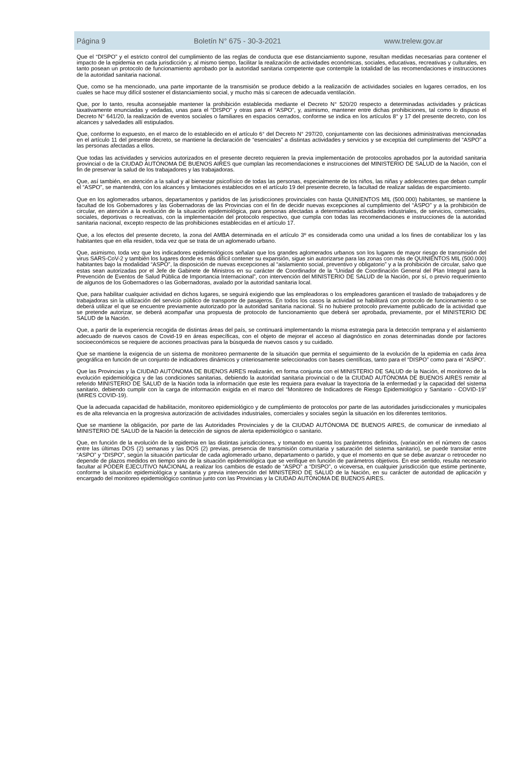Página 9 Boletín N° 675 - 30-3-2021 www.trelew.gov.ar
Que el “DISPO” y el estricto control del cumplimiento de las reglas de conducta que ese distanciamiento supone, resultan medidas necesarias para contener el impacto de la epidemia en cada jurisdicción y, al mismo tiempo, facilitar la realización de actividades económicas, sociales, educativas, recreativas y culturales, en tanto posean un protocolo de funcionamiento aprobado por la autoridad sanitaria competente que contemple la totalidad de las recomendaciones e instrucciones de la autoridad sanitaria nacional.
Que, como se ha mencionado, una parte importante de la transmisión se produce debido a la realización de actividades sociales en lugares cerrados, en los cuales se hace muy difícil sostener el distanciamiento social, y mucho más si carecen de adecuada ventilación.
Que, por lo tanto, resulta aconsejable mantener la prohibición establecida mediante el Decreto N° 520/20 respecto a determinadas actividades y prácticas taxativamente enunciadas y vedadas, unas para el “DISPO” y otras para el “ASPO”, y, asimismo, mantener entre dichas prohibiciones, tal como lo dispuso el Decreto N° 641/20, la realización de eventos sociales o familiares en espacios cerrados, conforme se indica en los artículos 8° y 17 del presente decreto, con los alcances y salvedades allí estipulados.
Que, conforme lo expuesto, en el marco de lo establecido en el artículo 6° del Decreto N° 297/20, conjuntamente con las decisiones administrativas mencionadas en el artículo 11 del presente decreto, se mantiene la declaración de “esenciales” a distintas actividades y servicios y se exceptúa del cumplimiento del “ASPO” a las personas afectadas a ellos.
Que todas las actividades y servicios autorizados en el presente decreto requieren la previa implementación de protocolos aprobados por la autoridad sanitaria provincial o de la CIUDAD AUTÓNOMA DE BUENOS AIRES que cumplan las recomendaciones e instrucciones del MINISTERIO DE SALUD de la Nación, con el fin de preservar la salud de los trabajadores y las trabajadoras.
Que, así también, en atención a la salud y al bienestar psicofísico de todas las personas, especialmente de los niños, las niñas y adolescentes que deban cumplir el “ASPO”, se mantendrá, con los alcances y limitaciones establecidos en el artículo 19 del presente decreto, la facultad de realizar salidas de esparcimiento.
Que en los aglomerados urbanos, departamentos y partidos de las jurisdicciones provinciales con hasta QUINIENTOS MIL (500.000) habitantes, se mantiene la facultad de los Gobernadores y las Gobernadoras de las Provincias con el fin de decidir nuevas excepciones al cumplimiento del “ASPO” y a la prohibición de circular, en atención a la evolución de la situación epidemiológica, para personas afectadas a determinadas actividades industriales, de servicios, comerciales, sociales, deportivas o recreativas, con la implementación del protocolo respectivo, que cumpla con todas las recomendaciones e instrucciones de la autoridad sanitaria nacional, excepto respecto de las prohibiciones establecidas en el artículo 17.
Que, a los efectos del presente decreto, la zona del AMBA determinada en el artículo 3º es considerada como una unidad a los fines de contabilizar los y las habitantes que en ella residen, toda vez que se trata de un aglomerado urbano.
Que, asimismo, toda vez que los indicadores epidemiológicos señalan que los grandes aglomerados urbanos son los lugares de mayor riesgo de transmisión del virus SARS-CoV-2 y también los lugares donde es más difícil contener su expansión, sigue sin autorizarse para las zonas con más de QUINIENTOS MIL (500.000) habitantes bajo la modalidad “ASPO”, la disposición de nuevas excepciones al “aislamiento social, preventivo y obligatorio” y a la prohibición de circular, salvo que estas sean autorizadas por el Jefe de Gabinete de Ministros en su carácter de Coordinador de la “Unidad de Coordinación General del Plan Integral para la Prevención de Eventos de Salud Pública de Importancia Internacional”, con intervención del MINISTERIO DE SALUD de la Nación, por sí, o previo requerimiento de algunos de los Gobernadores o las Gobernadoras, avalado por la autoridad sanitaria local.
Que, para habilitar cualquier actividad en dichos lugares, se seguirá exigiendo que las empleadoras o los empleadores garanticen el traslado de trabajadores y de trabajadoras sin la utilización del servicio público de transporte de pasajeros. En todos los casos la actividad se habilitará con protocolo de funcionamiento o se deberá utilizar el que se encuentre previamente autorizado por la autoridad sanitaria nacional. Si no hubiere protocolo previamente publicado de la actividad que se pretende autorizar, se deberá acompañar una propuesta de protocolo de funcionamiento que deberá ser aprobada, previamente, por el MINISTERIO DE SALUD de la Nación.
Que, a partir de la experiencia recogida de distintas áreas del país, se continuará implementando la misma estrategia para la detección temprana y el aislamiento adecuado de nuevos casos de Covid-19 en áreas específicas, con el objeto de mejorar el acceso al diagnóstico en zonas determinadas donde por factores socioeconómicos se requiere de acciones proactivas para la búsqueda de nuevos casos y su cuidado.
Que se mantiene la exigencia de un sistema de monitoreo permanente de la situación que permita el seguimiento de la evolución de la epidemia en cada área geográfica en función de un conjunto de indicadores dinámicos y criteriosamente seleccionados con bases científicas, tanto para el “DISPO” como para el “ASPO”.
Que las Provincias y la CIUDAD AUTÓNOMA DE BUENOS AIRES realizarán, en forma conjunta con el MINISTERIO DE SALUD de la Nación, el monitoreo de la evolución epidemiológica y de las condiciones sanitarias, debiendo la autoridad sanitaria provincial o de la CIUDAD AUTÓNOMA DE BUENOS AIRES remitir al referido MINISTERIO DE SALUD de la Nación toda la información que este les requiera para evaluar la trayectoria de la enfermedad y la capacidad del sistema sanitario, debiendo cumplir con la carga de información exigida en el marco del “Monitoreo de Indicadores de Riesgo Epidemiológico y Sanitario - COVID-19” (MIRES COVID-19).
Que la adecuada capacidad de habilitación, monitoreo epidemiológico y de cumplimiento de protocolos por parte de las autoridades jurisdiccionales y municipales es de alta relevancia en la progresiva autorización de actividades industriales, comerciales y sociales según la situación en los diferentes territorios.
Que se mantiene la obligación, por parte de las Autoridades Provinciales y de la CIUDAD AUTÓNOMA DE BUENOS AIRES, de comunicar de inmediato al MINISTERIO DE SALUD de la Nación la detección de signos de alerta epidemiológico o sanitario.
Que, en función de la evolución de la epidemia en las distintas jurisdicciones, y tomando en cuenta los parámetros definidos, (variación en el número de casos entre las últimas DOS (2) semanas y las DOS (2) previas, presencia de transmisión comunitaria y saturación del sistema sanitario), se puede transitar entre “ASPO” y “DISPO”, según la situación particular de cada aglomerado urbano, departamento o partido, y que el momento en que se debe avanzar o retroceder no depende de plazos medidos en tiempo sino de la situación epidemiológica que se verifique en función de parámetros objetivos. En ese sentido, resulta necesario facultar al PODER EJECUTIVO NACIONAL a realizar los cambios de estado de “ASPO” a “DISPO”, o viceversa, en cualquier jurisdicción que estime pertinente, conforme la situación epidemiológica y sanitaria y previa intervención del MINISTERIO DE SALUD de la Nación, en su carácter de autoridad de aplicación y encargado del monitoreo epidemiológico continuo junto con las Provincias y la CIUDAD AUTÓNOMA DE BUENOS AIRES.